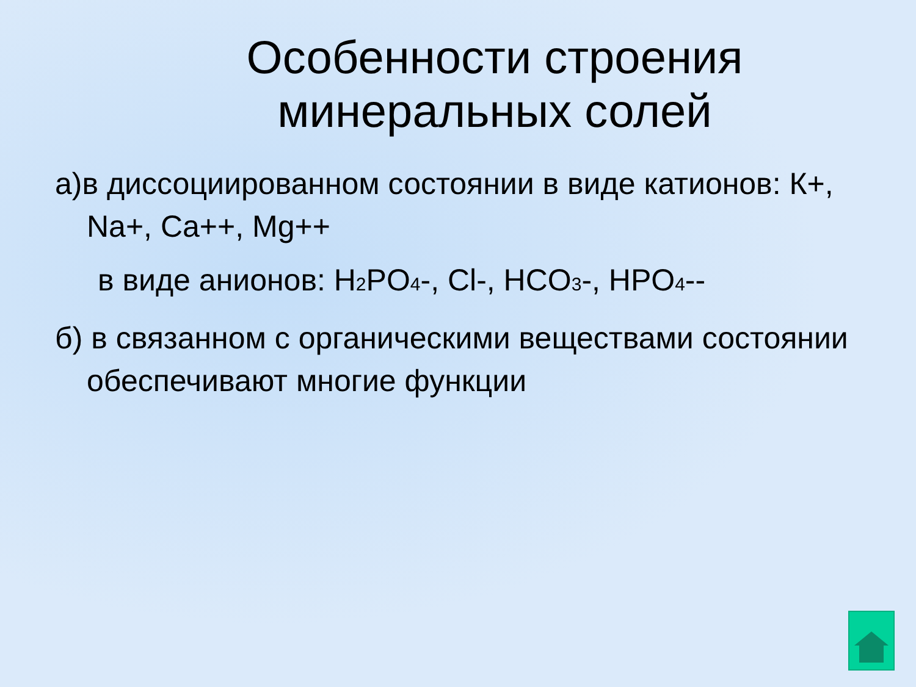Особенности строения минеральных солей
а)в диссоциированном состоянии в виде катионов: К+, Na+, Ca++, Mg++
в виде анионов: H2 PO4-, Cl-, HCO3-, HPO4--
б) в связанном с органическими веществами состоянии обеспечивают многие функции